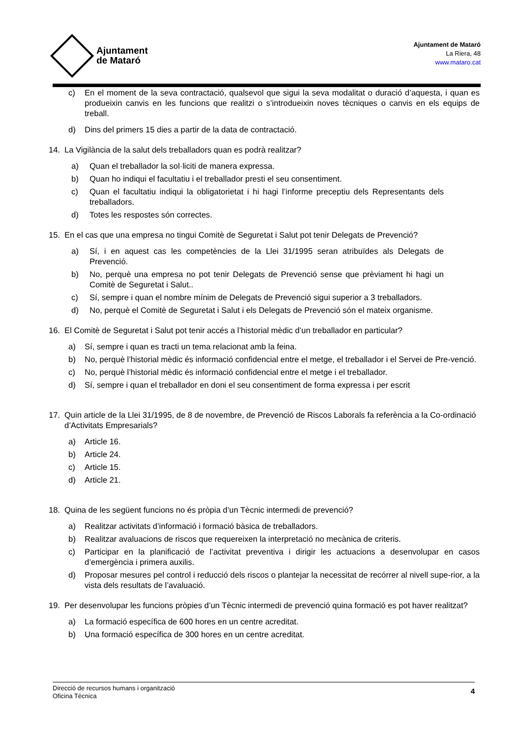Ajuntament
de Mataró
Ajuntament de Mataró
La Riera, 48
www.mataro.cat
c) En el moment de la seva contractació, qualsevol que sigui la seva modalitat o duració d’aquesta, i quan es produeixin canvis en les funcions que realitzi o s’introdueixin noves tècniques o canvis en els equips de treball.
d) Dins del primers 15 dies a partir de la data de contractació.
14. La Vigilància de la salut dels treballadors quan es podrà realitzar?
a) Quan el treballador la sol·liciti de manera expressa.
b) Quan ho indiqui el facultatiu i el treballador presti el seu consentiment.
c) Quan el facultatiu indiqui la obligatorietat i hi hagi l’informe preceptiu dels Representants dels treballadors.
d) Totes les respostes són correctes.
15. En el cas que una empresa no tingui Comitè de Seguretat i Salut pot tenir Delegats de Prevenció?
a) Sí, i en aquest cas les competències de la Llei 31/1995 seran atribuïdes als Delegats de Prevenció.
b) No, perquè una empresa no pot tenir Delegats de Prevenció sense que prèviament hi hagi un Comitè de Seguretat i Salut..
c) Sí, sempre i quan el nombre mínim de Delegats de Prevenció sigui superior a 3 treballadors.
d) No, perquè el Comitè de Seguretat i Salut i els Delegats de Prevenció són el mateix organisme.
16. El Comitè de Seguretat i Salut pot tenir accés a l’historial mèdic d’un treballador en particular?
a) Sí, sempre i quan es tracti un tema relacionat amb la feina.
b) No, perquè l’historial mèdic és informació confidencial entre el metge, el treballador i el Servei de Pre-venció.
c) No, perquè l’historial mèdic és informació confidencial entre el metge i el treballador.
d) Sí, sempre i quan el treballador en doni el seu consentiment de forma expressa i per escrit
17. Quin article de la Llei 31/1995, de 8 de novembre, de Prevenció de Riscos Laborals fa referència a la Co-ordinació d’Activitats Empresarials?
a) Article 16.
b) Article 24.
c) Article 15.
d) Article 21.
18. Quina de les següent funcions no és pròpia d’un Tècnic intermedi de prevenció?
a) Realitzar activitats d’informació i formació bàsica de treballadors.
b) Realitzar avaluacions de riscos que requereixen la interpretació no mecànica de criteris.
c) Participar en la planificació de l’activitat preventiva i dirigir les actuacions a desenvolupar en casos d’emergència i primera auxilis.
d) Proposar mesures pel control i reducció dels riscos o plantejar la necessitat de recórrer al nivell supe-rior, a la vista dels resultats de l’avaluació.
19. Per desenvolupar les funcions pròpies d’un Tècnic intermedi de prevenció quina formació es pot haver realitzat?
a) La formació específica de 600 hores en un centre acreditat.
b) Una formació específica de 300 hores en un centre acreditat.
Direcció de recursos humans i organització
Oficina Tècnica
4